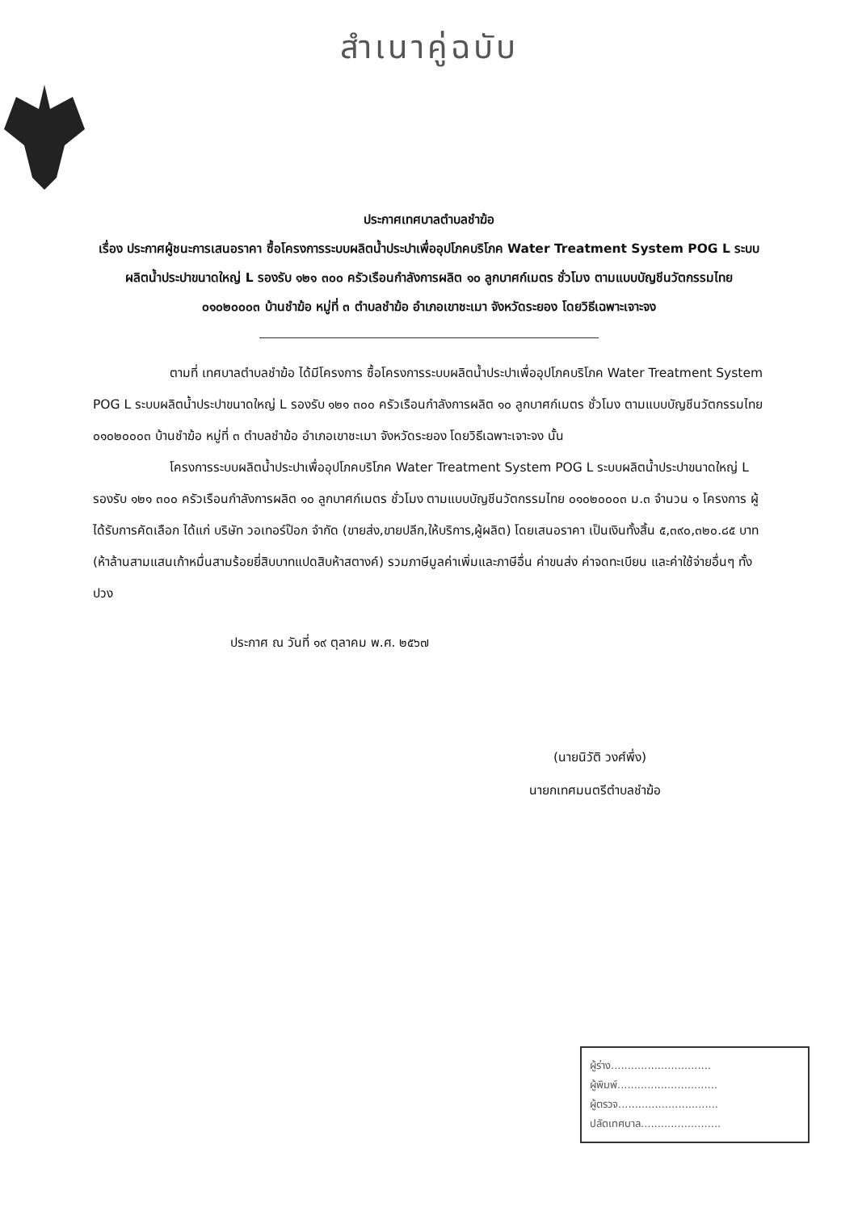สำเนาคู่ฉบับ
ประกาศเทศบาลตำบลชำฆ้อ
เรื่อง ประกาศผู้ชนะการเสนอราคา ซื้อโครงการระบบผลิตน้ำประปาเพื่ออุปโภคบริโภค Water Treatment System POG L ระบบผลิตน้ำประปาขนาดใหญ่ L รองรับ ๑๒๑ ๓๐๐ ครัวเรือนกำลังการผลิต ๑๐ ลูกบาศก์เมตร ชั่วโมง ตามแบบบัญชีนวัตกรรมไทย ๐๑๐๒๐๐๐๓ บ้านชำฆ้อ หมู่ที่ ๓ ตำบลชำฆ้อ อำเภอเขาชะเมา จังหวัดระยอง โดยวิธีเฉพาะเจาะจง
ตามที่ เทศบาลตำบลชำฆ้อ ได้มีโครงการ ซื้อโครงการระบบผลิตน้ำประปาเพื่ออุปโภคบริโภค Water Treatment System POG L ระบบผลิตน้ำประปาขนาดใหญ่ L รองรับ ๑๒๑ ๓๐๐ ครัวเรือนกำลังการผลิต ๑๐ ลูกบาศก์เมตร ชั่วโมง ตามแบบบัญชีนวัตกรรมไทย ๐๑๐๒๐๐๐๓ บ้านชำฆ้อ หมู่ที่ ๓ ตำบลชำฆ้อ อำเภอเขาชะเมา จังหวัดระยอง โดยวิธีเฉพาะเจาะจง นั้น
โครงการระบบผลิตน้ำประปาเพื่ออุปโภคบริโภค Water Treatment System POG L ระบบผลิตน้ำประปาขนาดใหญ่ L รองรับ ๑๒๑ ๓๐๐ ครัวเรือนกำลังการผลิต ๑๐ ลูกบาศก์เมตร ชั่วโมง ตามแบบบัญชีนวัตกรรมไทย ๐๑๐๒๐๐๐๓ ม.๓ จำนวน ๑ โครงการ ผู้ได้รับการคัดเลือก ได้แก่ บริษัท วอเทอร์ป๊อก จำกัด (ขายส่ง,ขายปลีก,ให้บริการ,ผู้ผลิต) โดยเสนอราคา เป็นเงินทั้งสิ้น ๕,๓๙๐,๓๒๐.๘๕ บาท (ห้าล้านสามแสนเก้าหมื่นสามร้อยยี่สิบบาทแปดสิบห้าสตางค์) รวมภาษีมูลค่าเพิ่มและภาษีอื่น ค่าขนส่ง ค่าจดทะเบียน และค่าใช้จ่ายอื่นๆ ทั้งปวง
ประกาศ ณ วันที่ ๑๙ ตุลาคม พ.ศ. ๒๕๖๗
(นายนิวัติ วงศ์พึ่ง)
นายกเทศมนตรีตำบลชำฆ้อ
ผู้ร่าง..............................
ผู้พิมพ์..............................
ผู้ตรวจ..............................
ปลัดเทศบาล........................